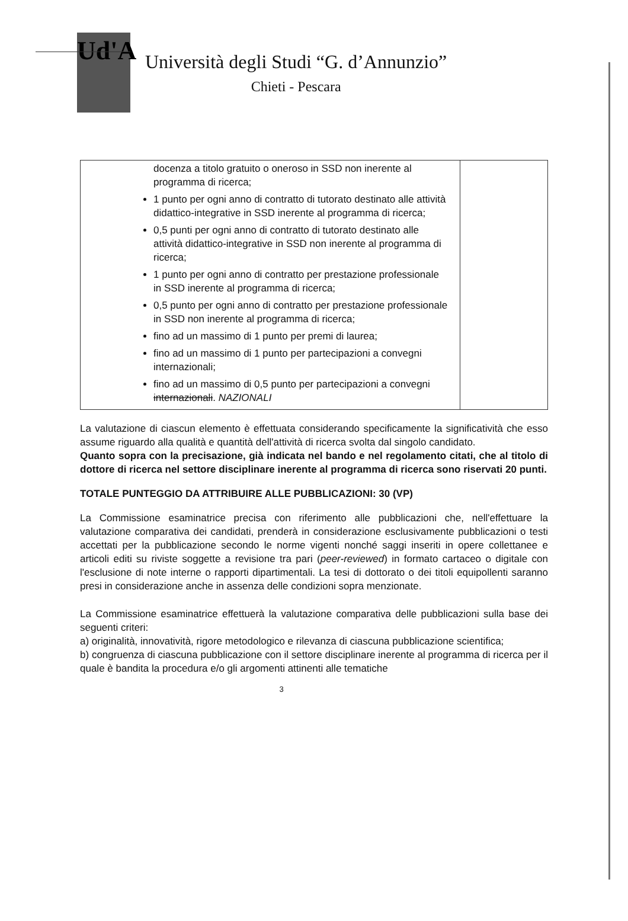Ud'A
Università degli Studi “G. d’Annunzio”
Chieti - Pescara
| docenza a titolo gratuito o oneroso in SSD non inerente al programma di ricerca; 1 punto per ogni anno di contratto di tutorato destinato alle attività didattico-integrative in SSD inerente al programma di ricerca; 0,5 punti per ogni anno di contratto di tutorato destinato alle attività didattico-integrative in SSD non inerente al programma di ricerca; 1 punto per ogni anno di contratto per prestazione professionale in SSD inerente al programma di ricerca; 0,5 punto per ogni anno di contratto per prestazione professionale in SSD non inerente al programma di ricerca; fino ad un massimo di 1 punto per premi di laurea; fino ad un massimo di 1 punto per partecipazioni a convegni internazionali; fino ad un massimo di 0,5 punto per partecipazioni a convegni internazionali . NAZIONALI | |
La valutazione di ciascun elemento è effettuata considerando specificamente la significatività che esso assume riguardo alla qualità e quantità dell'attività di ricerca svolta dal singolo candidato.
Quanto sopra con la precisazione, già indicata nel bando e nel regolamento citati, che al titolo di dottore di ricerca nel settore disciplinare inerente al programma di ricerca sono riservati 20 punti.
TOTALE PUNTEGGIO DA ATTRIBUIRE ALLE PUBBLICAZIONI: 30 (VP)
La Commissione esaminatrice precisa con riferimento alle pubblicazioni che, nell'effettuare la valutazione comparativa dei candidati, prenderà in considerazione esclusivamente pubblicazioni o testi accettati per la pubblicazione secondo le norme vigenti nonché saggi inseriti in opere collettanee e articoli editi su riviste soggette a revisione tra pari (peer-reviewed) in formato cartaceo o digitale con l'esclusione di note interne o rapporti dipartimentali. La tesi di dottorato o dei titoli equipollenti saranno presi in considerazione anche in assenza delle condizioni sopra menzionate.
La Commissione esaminatrice effettuerà la valutazione comparativa delle pubblicazioni sulla base dei seguenti criteri:
a) originalità, innovatività, rigore metodologico e rilevanza di ciascuna pubblicazione scientifica;
b) congruenza di ciascuna pubblicazione con il settore disciplinare inerente al programma di ricerca per il quale è bandita la procedura e/o gli argomenti attinenti alle tematiche
3